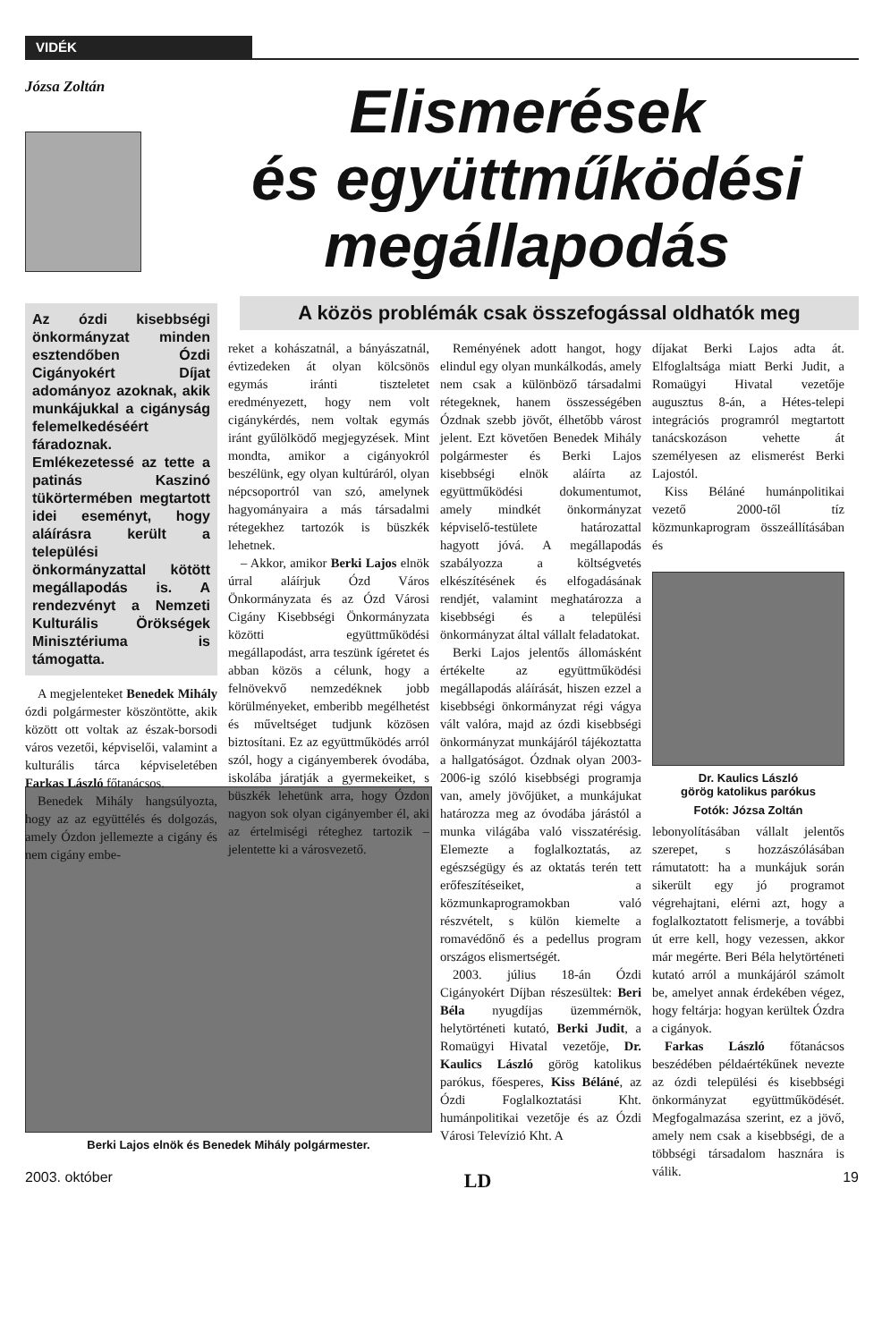VIDÉK
Józsa Zoltán
Elismerések
és együttműködési
megállapodás
A közös problémák csak összefogással oldhatók meg
Az ózdi kisebbségi önkormányzat minden esztendőben Ózdi Cigányokért Díjat adományoz azoknak, akik munkájukkal a cigányság felemelkedéséért fáradoznak. Emlékezetessé az tette a patinás Kaszinó tükörtermében megtartott idei eseményt, hogy aláírásra került a települési önkormányzattal kötött megállapodás is. A rendezvényt a Nemzeti Kulturális Örökségek Minisztériuma is támogatta.
A megjelenteket Benedek Mihály ózdi polgármester köszöntötte, akik között ott voltak az észak-borsodi város vezetői, képviselői, valamint a kulturális tárca képviseletében Farkas László főtanácsos.
Benedek Mihály hangsúlyozta, hogy az az együttélés és dolgozás, amely Ózdon jellemezte a cigány és nem cigány embe-
reket a kohászatnál, a bányászatnál, évtizedeken át olyan kölcsönös egymás iránti tiszteletet eredményezett, hogy nem volt cigánykérdés, nem voltak egymás iránt gyűlölködő megjegyzések. Mint mondta, amikor a cigányokról beszélünk, egy olyan kultúráról, olyan népcsoportról van szó, amelynek hagyományaira a más társadalmi rétegekhez tartozók is büszkék lehetnek.
– Akkor, amikor Berki Lajos elnök úrral aláírjuk Ózd Város Önkormányzata és az Ózd Városi Cigány Kisebbségi Önkormányzata közötti együttműködési megállapodást, arra teszünk ígéretet és abban közös a célunk, hogy a felnövekvő nemzedéknek jobb körülményeket, emberibb megélhetést és műveltséget tudjunk közösen biztosítani. Ez az együttműködés arról szól, hogy a cigányemberek óvodába, iskolába járatják a gyermekeiket, s büszkék lehetünk arra, hogy Ózdon nagyon sok olyan cigányember él, aki az értelmiségi réteghez tartozik – jelentette ki a városvezető.
Reményének adott hangot, hogy elindul egy olyan munkálkodás, amely nem csak a különböző társadalmi rétegeknek, hanem összességében Ózdnak szebb jövőt, élhetőbb várost jelent. Ezt követően Benedek Mihály polgármester és Berki Lajos kisebbségi elnök aláírta az együttműködési dokumentumot, amely mindkét önkormányzat képviselő-testülete határozattal hagyott jóvá. A megállapodás szabályozza a költségvetés elkészítésének és elfogadásának rendjét, valamint meghatározza a kisebbségi és a települési önkormányzat által vállalt feladatokat.
Berki Lajos jelentős állomásként értékelte az együttműködési megállapodás aláírását, hiszen ezzel a kisebbségi önkormányzat régi vágya vált valóra, majd az ózdi kisebbségi önkormányzat munkájáról tájékoztatta a hallgatóságot. Ózdnak olyan 2003-2006-ig szóló kisebbségi programja van, amely jövőjüket, a munkájukat határozza meg az óvodába járástól a munka világába való visszatérésig. Elemezte a foglalkoztatás, az egészségügy és az oktatás terén tett erőfeszítéseiket, a közmunkaprogramokban való részvételt, s külön kiemelte a romavédőnő és a pedellus program országos elismertségét.
2003. július 18-án Ózdi Cigányokért Díjban részesültek: Beri Béla nyugdíjas üzemmérnök, helytörténeti kutató, Berki Judit, a Romaügyi Hivatal vezetője, Dr. Kaulics László görög katolikus parókus, főesperes, Kiss Béláné, az Ózdi Foglalkoztatási Kht. humánpolitikai vezetője és az Ózdi Városi Televízió Kht. A
díjakat Berki Lajos adta át. Elfoglaltsága miatt Berki Judit, a Romaügyi Hivatal vezetője augusztus 8-án, a Hétes-telepi integrációs programról megtartott tanácskozáson vehette át személyesen az elismerést Berki Lajostól.
Kiss Béláné humánpolitikai vezető 2000-től tíz közmunkaprogram összeállításában és
Dr. Kaulics László
görög katolikus parókus
Fotók: Józsa Zoltán
lebonyolításában vállalt jelentős szerepet, s hozzászólásában rámutatott: ha a munkájuk során sikerült egy jó programot végrehajtani, elérni azt, hogy a foglalkoztatott felismerje, a további út erre kell, hogy vezessen, akkor már megérte. Beri Béla helytörténeti kutató arról a munkájáról számolt be, amelyet annak érdekében végez, hogy feltárja: hogyan kerültek Ózdra a cigányok.
Farkas László főtanácsos beszédében példaértékűnek nevezte az ózdi települési és kisebbségi önkormányzat együttműködését. Megfogalmazása szerint, ez a jövő, amely nem csak a kisebbségi, de a többségi társadalom hasznára is válik.
Berki Lajos elnök és Benedek Mihály polgármester.
2003. október LD 19